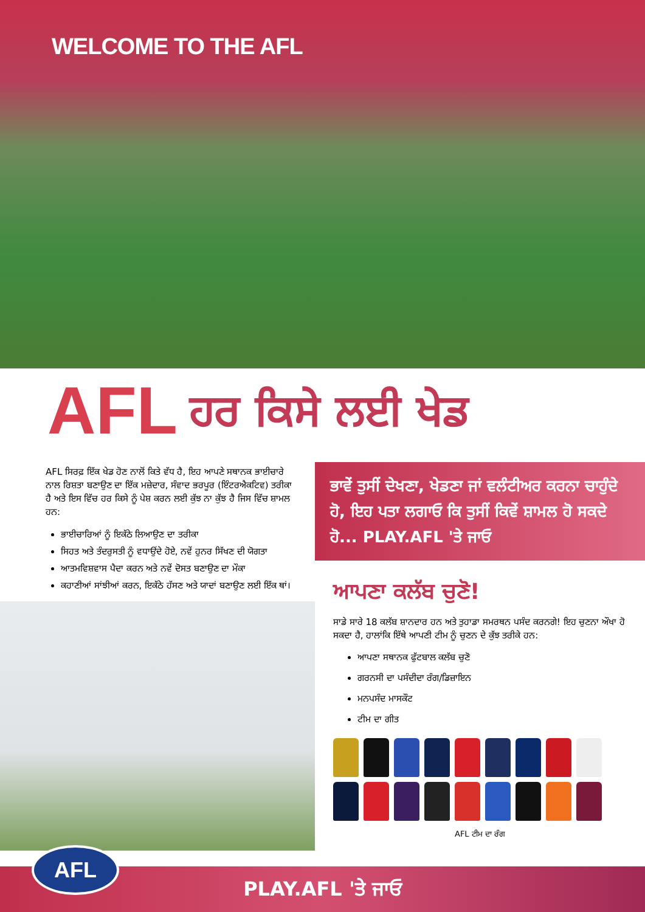WELCOME TO THE AFL
AFL ਹਰ ਕਿਸੇ ਲਈ ਖੇਡ
AFL ਸਿਰਫ਼ ਇੱਕ ਖੇਡ ਹੋਣ ਨਾਲੋਂ ਕਿਤੇ ਵੱਧ ਹੈ, ਇਹ ਆਪਣੇ ਸਥਾਨਕ ਭਾਈਚਾਰੇ ਨਾਲ ਰਿਸ਼ਤਾ ਬਣਾਉਣ ਦਾ ਇੱਕ ਮਜ਼ੇਦਾਰ, ਸੰਵਾਦ ਭਰਪੂਰ (ਇੰਟਰਐਕਟਿਵ) ਤਰੀਕਾ ਹੈ ਅਤੇ ਇਸ ਵਿੱਚ ਹਰ ਕਿਸੇ ਨੂੰ ਪੇਸ਼ ਕਰਨ ਲਈ ਕੁੱਝ ਨਾ ਕੁੱਝ ਹੈ ਜਿਸ ਵਿੱਚ ਸ਼ਾਮਲ ਹਨ:
ਭਾਈਚਾਰਿਆਂ ਨੂੰ ਇਕੱਠੇ ਲਿਆਉਣ ਦਾ ਤਰੀਕਾ
ਸਿਹਤ ਅਤੇ ਤੰਦਰੁਸਤੀ ਨੂੰ ਵਧਾਉਂਦੇ ਹੋਏ, ਨਵੇਂ ਹੁਨਰ ਸਿੱਖਣ ਦੀ ਯੋਗਤਾ
ਆਤਮਵਿਸ਼ਵਾਸ ਪੈਦਾ ਕਰਨ ਅਤੇ ਨਵੇਂ ਦੋਸਤ ਬਣਾਉਣ ਦਾ ਮੌਕਾ
ਕਹਾਣੀਆਂ ਸਾਂਝੀਆਂ ਕਰਨ, ਇਕੱਠੇ ਹੱਸਣ ਅਤੇ ਯਾਦਾਂ ਬਣਾਉਣ ਲਈ ਇੱਕ ਥਾਂ।
ਭਾਵੇਂ ਤੁਸੀਂ ਦੇਖਣਾ, ਖੇਡਣਾ ਜਾਂ ਵਲੰਟੀਅਰ ਕਰਨਾ ਚਾਹੁੰਦੇ ਹੋ, ਇਹ ਪਤਾ ਲਗਾਓ ਕਿ ਤੁਸੀਂ ਕਿਵੇਂ ਸ਼ਾਮਲ ਹੋ ਸਕਦੇ ਹੋ... PLAY.AFL 'ਤੇ ਜਾਓ
ਆਪਣਾ ਕਲੱਬ ਚੁਣੋ!
ਸਾਡੇ ਸਾਰੇ 18 ਕਲੱਬ ਸ਼ਾਨਦਾਰ ਹਨ ਅਤੇ ਤੁਹਾਡਾ ਸਮਰਥਨ ਪਸੰਦ ਕਰਨਗੇ! ਇਹ ਚੁਣਨਾ ਔਖਾ ਹੋ ਸਕਦਾ ਹੈ, ਹਾਲਾਂਕਿ ਇੱਥੇ ਆਪਣੀ ਟੀਮ ਨੂੰ ਚੁਣਨ ਦੇ ਕੁੱਝ ਤਰੀਕੇ ਹਨ:
ਆਪਣਾ ਸਥਾਨਕ ਫੁੱਟਬਾਲ ਕਲੱਬ ਚੁਣੋ
ਗਰਨਸੀ ਦਾ ਪਸੰਦੀਦਾ ਰੰਗ/ਡਿਜ਼ਾਇਨ
ਮਨਪਸੰਦ ਮਾਸਕੌਟ
ਟੀਮ ਦਾ ਗੀਤ
AFL ਟੀਮ ਦਾ ਰੰਗ
PLAY.AFL 'ਤੇ ਜਾਓ
AFL